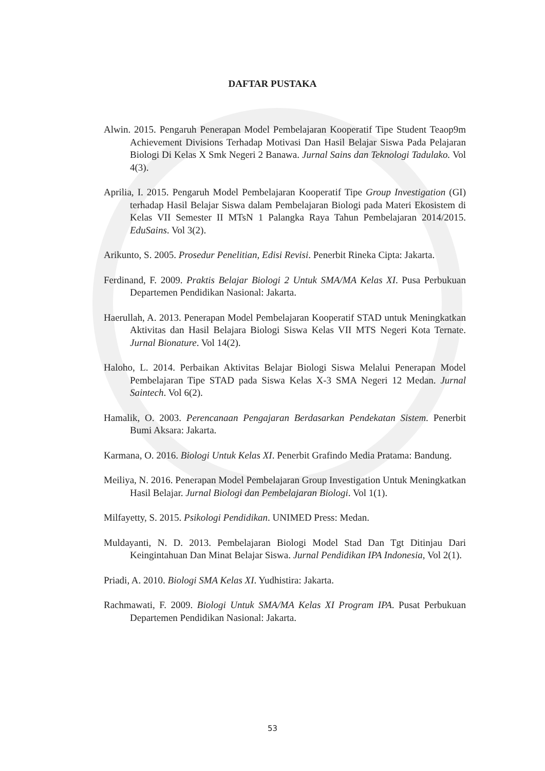DAFTAR PUSTAKA
Alwin. 2015. Pengaruh Penerapan Model Pembelajaran Kooperatif Tipe Student Teaop9m Achievement Divisions Terhadap Motivasi Dan Hasil Belajar Siswa Pada Pelajaran Biologi Di Kelas X Smk Negeri 2 Banawa. Jurnal Sains dan Teknologi Tadulako. Vol 4(3).
Aprilia, I. 2015. Pengaruh Model Pembelajaran Kooperatif Tipe Group Investigation (GI) terhadap Hasil Belajar Siswa dalam Pembelajaran Biologi pada Materi Ekosistem di Kelas VII Semester II MTsN 1 Palangka Raya Tahun Pembelajaran 2014/2015. EduSains. Vol 3(2).
Arikunto, S. 2005. Prosedur Penelitian, Edisi Revisi. Penerbit Rineka Cipta: Jakarta.
Ferdinand, F. 2009. Praktis Belajar Biologi 2 Untuk SMA/MA Kelas XI. Pusa Perbukuan Departemen Pendidikan Nasional: Jakarta.
Haerullah, A. 2013. Penerapan Model Pembelajaran Kooperatif STAD untuk Meningkatkan Aktivitas dan Hasil Belajara Biologi Siswa Kelas VII MTS Negeri Kota Ternate. Jurnal Bionature. Vol 14(2).
Haloho, L. 2014. Perbaikan Aktivitas Belajar Biologi Siswa Melalui Penerapan Model Pembelajaran Tipe STAD pada Siswa Kelas X-3 SMA Negeri 12 Medan. Jurnal Saintech. Vol 6(2).
Hamalik, O. 2003. Perencanaan Pengajaran Berdasarkan Pendekatan Sistem. Penerbit Bumi Aksara: Jakarta.
Karmana, O. 2016. Biologi Untuk Kelas XI. Penerbit Grafindo Media Pratama: Bandung.
Meiliya, N. 2016. Penerapan Model Pembelajaran Group Investigation Untuk Meningkatkan Hasil Belajar. Jurnal Biologi dan Pembelajaran Biologi. Vol 1(1).
Milfayetty, S. 2015. Psikologi Pendidikan. UNIMED Press: Medan.
Muldayanti, N. D. 2013. Pembelajaran Biologi Model Stad Dan Tgt Ditinjau Dari Keingintahuan Dan Minat Belajar Siswa. Jurnal Pendidikan IPA Indonesia, Vol 2(1).
Priadi, A. 2010. Biologi SMA Kelas XI. Yudhistira: Jakarta.
Rachmawati, F. 2009. Biologi Untuk SMA/MA Kelas XI Program IPA. Pusat Perbukuan Departemen Pendidikan Nasional: Jakarta.
53